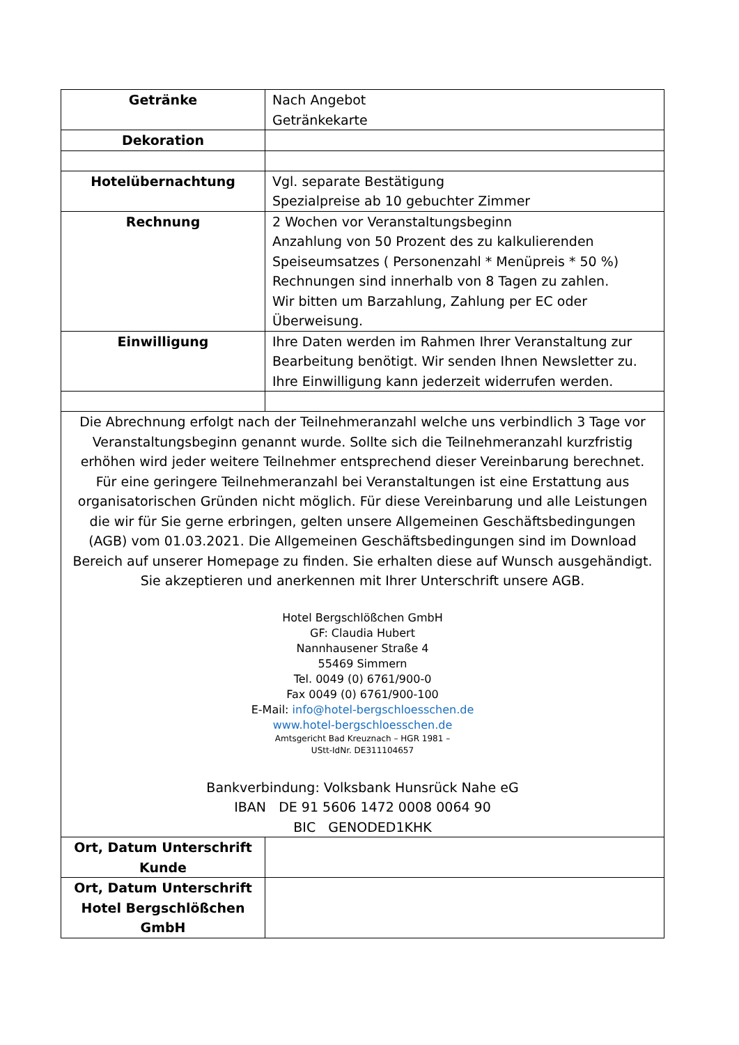| Getränke | Nach Angebot Getränkekarte |
| Dekoration | |
| Hotelübernachtung | Vgl. separate Bestätigung Spezialpreise ab 10 gebuchter Zimmer |
| Rechnung | 2 Wochen vor Veranstaltungsbeginn Anzahlung von 50 Prozent des zu kalkulierenden Speiseumsatzes ( Personenzahl * Menüpreis * 50 %) Rechnungen sind innerhalb von 8 Tagen zu zahlen. Wir bitten um Barzahlung, Zahlung per EC oder Überweisung. |
| Einwilligung | Ihre Daten werden im Rahmen Ihrer Veranstaltung zur Bearbeitung benötigt. Wir senden Ihnen Newsletter zu. Ihre Einwilligung kann jederzeit widerrufen werden. |
| Die Abrechnung erfolgt nach der Teilnehmeranzahl welche uns verbindlich 3 Tage vor Veranstaltungsbeginn genannt wurde. Sollte sich die Teilnehmeranzahl kurzfristig erhöhen wird jeder weitere Teilnehmer entsprechend dieser Vereinbarung berechnet. Für eine geringere Teilnehmeranzahl bei Veranstaltungen ist eine Erstattung aus organisatorischen Gründen nicht möglich. Für diese Vereinbarung und alle Leistungen die wir für Sie gerne erbringen, gelten unsere Allgemeinen Geschäftsbedingungen (AGB) vom 01.03.2021. Die Allgemeinen Geschäftsbedingungen sind im Download Bereich auf unserer Homepage zu finden. Sie erhalten diese auf Wunsch ausgehändigt. Sie akzeptieren und anerkennen mit Ihrer Unterschrift unsere AGB. Hotel Bergschlößchen GmbH GF: Claudia Hubert Nannhausener Straße 4 55469 Simmern Tel. 0049 (0) 6761/900-0 Fax 0049 (0) 6761/900-100 E-Mail: info@hotel-bergschloesschen.de www.hotel-bergschloesschen.de Amtsgericht Bad Kreuznach – HGR 1981 – UStt-IdNr. DE311104657 Bankverbindung: Volksbank Hunsrück Nahe eG IBAN DE 91 5606 1472 0008 0064 90 BIC GENODED1KHK | |
| Ort, Datum Unterschrift Kunde | |
| Ort, Datum Unterschrift Hotel Bergschlößchen GmbH | |